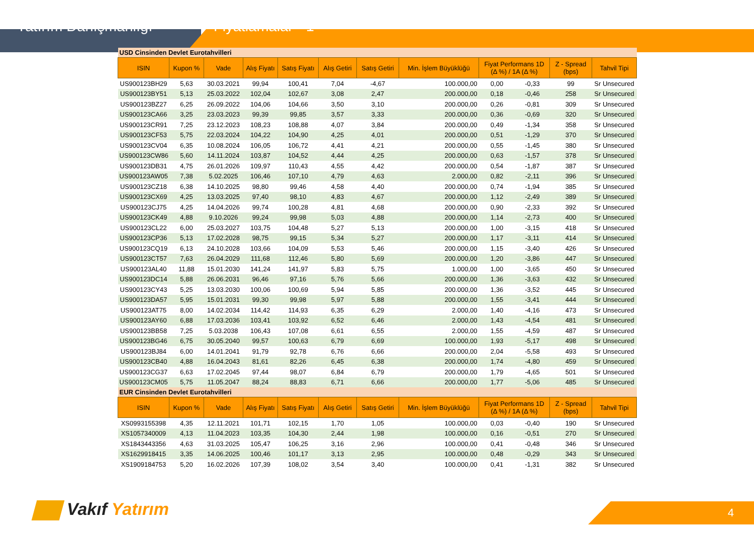Yatırım Danışmanlığı Fiyatlamalar - 1
| USD Cinsinden Devlet Eurotahvilleri | | | | | | | | | | | |
| ISIN | Kupon % | Vade | Alış Fiyatı | Satış Fiyatı | Alış Getiri | Satış Getiri | Min. İşlem Büyüklüğü | Fiyat Performans 1D (Δ %) / 1A (Δ %) | | Z - Spread (bps) | Tahvil Tipi |
| US900123BH29 | 5,63 | 30.03.2021 | 99,94 | 100,41 | 7,04 | -4,67 | 100.000,00 | 0,00 | -0,33 | 99 | Sr Unsecured |
| US900123BY51 | 5,13 | 25.03.2022 | 102,04 | 102,67 | 3,08 | 2,47 | 200.000,00 | 0,18 | -0,46 | 258 | Sr Unsecured |
| US900123BZ27 | 6,25 | 26.09.2022 | 104,06 | 104,66 | 3,50 | 3,10 | 200.000,00 | 0,26 | -0,81 | 309 | Sr Unsecured |
| US900123CA66 | 3,25 | 23.03.2023 | 99,39 | 99,85 | 3,57 | 3,33 | 200.000,00 | 0,36 | -0,69 | 320 | Sr Unsecured |
| US900123CR91 | 7,25 | 23.12.2023 | 108,23 | 108,88 | 4,07 | 3,84 | 200.000,00 | 0,49 | -1,34 | 358 | Sr Unsecured |
| US900123CF53 | 5,75 | 22.03.2024 | 104,22 | 104,90 | 4,25 | 4,01 | 200.000,00 | 0,51 | -1,29 | 370 | Sr Unsecured |
| US900123CV04 | 6,35 | 10.08.2024 | 106,05 | 106,72 | 4,41 | 4,21 | 200.000,00 | 0,55 | -1,45 | 380 | Sr Unsecured |
| US900123CW86 | 5,60 | 14.11.2024 | 103,87 | 104,52 | 4,44 | 4,25 | 200.000,00 | 0,63 | -1,57 | 378 | Sr Unsecured |
| US900123DB31 | 4,75 | 26.01.2026 | 109,97 | 110,43 | 4,55 | 4,42 | 200.000,00 | 0,54 | -1,87 | 387 | Sr Unsecured |
| US900123AW05 | 7,38 | 5.02.2025 | 106,46 | 107,10 | 4,79 | 4,63 | 2.000,00 | 0,82 | -2,11 | 396 | Sr Unsecured |
| US900123CZ18 | 6,38 | 14.10.2025 | 98,80 | 99,46 | 4,58 | 4,40 | 200.000,00 | 0,74 | -1,94 | 385 | Sr Unsecured |
| US900123CX69 | 4,25 | 13.03.2025 | 97,40 | 98,10 | 4,83 | 4,67 | 200.000,00 | 1,12 | -2,49 | 389 | Sr Unsecured |
| US900123CJ75 | 4,25 | 14.04.2026 | 99,74 | 100,28 | 4,81 | 4,68 | 200.000,00 | 0,90 | -2,33 | 392 | Sr Unsecured |
| US900123CK49 | 4,88 | 9.10.2026 | 99,24 | 99,98 | 5,03 | 4,88 | 200.000,00 | 1,14 | -2,73 | 400 | Sr Unsecured |
| US900123CL22 | 6,00 | 25.03.2027 | 103,75 | 104,48 | 5,27 | 5,13 | 200.000,00 | 1,00 | -3,15 | 418 | Sr Unsecured |
| US900123CP36 | 5,13 | 17.02.2028 | 98,75 | 99,15 | 5,34 | 5,27 | 200.000,00 | 1,17 | -3,11 | 414 | Sr Unsecured |
| US900123CQ19 | 6,13 | 24.10.2028 | 103,66 | 104,09 | 5,53 | 5,46 | 200.000,00 | 1,15 | -3,40 | 426 | Sr Unsecured |
| US900123CT57 | 7,63 | 26.04.2029 | 111,68 | 112,46 | 5,80 | 5,69 | 200.000,00 | 1,20 | -3,86 | 447 | Sr Unsecured |
| US900123AL40 | 11,88 | 15.01.2030 | 141,24 | 141,97 | 5,83 | 5,75 | 1.000,00 | 1,00 | -3,65 | 450 | Sr Unsecured |
| US900123DC14 | 5,88 | 26.06.2031 | 96,46 | 97,16 | 5,76 | 5,66 | 200.000,00 | 1,36 | -3,63 | 432 | Sr Unsecured |
| US900123CY43 | 5,25 | 13.03.2030 | 100,06 | 100,69 | 5,94 | 5,85 | 200.000,00 | 1,36 | -3,52 | 445 | Sr Unsecured |
| US900123DA57 | 5,95 | 15.01.2031 | 99,30 | 99,98 | 5,97 | 5,88 | 200.000,00 | 1,55 | -3,41 | 444 | Sr Unsecured |
| US900123AT75 | 8,00 | 14.02.2034 | 114,42 | 114,93 | 6,35 | 6,29 | 2.000,00 | 1,40 | -4,16 | 473 | Sr Unsecured |
| US900123AY60 | 6,88 | 17.03.2036 | 103,41 | 103,92 | 6,52 | 6,46 | 2.000,00 | 1,43 | -4,54 | 481 | Sr Unsecured |
| US900123BB58 | 7,25 | 5.03.2038 | 106,43 | 107,08 | 6,61 | 6,55 | 2.000,00 | 1,55 | -4,59 | 487 | Sr Unsecured |
| US900123BG46 | 6,75 | 30.05.2040 | 99,57 | 100,63 | 6,79 | 6,69 | 100.000,00 | 1,93 | -5,17 | 498 | Sr Unsecured |
| US900123BJ84 | 6,00 | 14.01.2041 | 91,79 | 92,78 | 6,76 | 6,66 | 200.000,00 | 2,04 | -5,58 | 493 | Sr Unsecured |
| US900123CB40 | 4,88 | 16.04.2043 | 81,61 | 82,26 | 6,45 | 6,38 | 200.000,00 | 1,74 | -4,80 | 459 | Sr Unsecured |
| US900123CG37 | 6,63 | 17.02.2045 | 97,44 | 98,07 | 6,84 | 6,79 | 200.000,00 | 1,79 | -4,65 | 501 | Sr Unsecured |
| US900123CM05 | 5,75 | 11.05.2047 | 88,24 | 88,83 | 6,71 | 6,66 | 200.000,00 | 1,77 | -5,06 | 485 | Sr Unsecured |
| EUR Cinsinden Devlet Eurotahvilleri | | | | | | | | | | | |
| ISIN | Kupon % | Vade | Alış Fiyatı | Satış Fiyatı | Alış Getiri | Satış Getiri | Min. İşlem Büyüklüğü | Fiyat Performans 1D (Δ %) / 1A (Δ %) | | Z - Spread (bps) | Tahvil Tipi |
| XS0993155398 | 4,35 | 12.11.2021 | 101,71 | 102,15 | 1,70 | 1,05 | 100.000,00 | 0,03 | -0,40 | 190 | Sr Unsecured |
| XS1057340009 | 4,13 | 11.04.2023 | 103,35 | 104,30 | 2,44 | 1,98 | 100.000,00 | 0,16 | -0,51 | 270 | Sr Unsecured |
| XS1843443356 | 4,63 | 31.03.2025 | 105,47 | 106,25 | 3,16 | 2,96 | 100.000,00 | 0,41 | -0,48 | 346 | Sr Unsecured |
| XS1629918415 | 3,35 | 14.06.2025 | 100,46 | 101,17 | 3,13 | 2,95 | 100.000,00 | 0,48 | -0,29 | 343 | Sr Unsecured |
| XS1909184753 | 5,20 | 16.02.2026 | 107,39 | 108,02 | 3,54 | 3,40 | 100.000,00 | 0,41 | -1,31 | 382 | Sr Unsecured |
Vakıf Yatırım 4